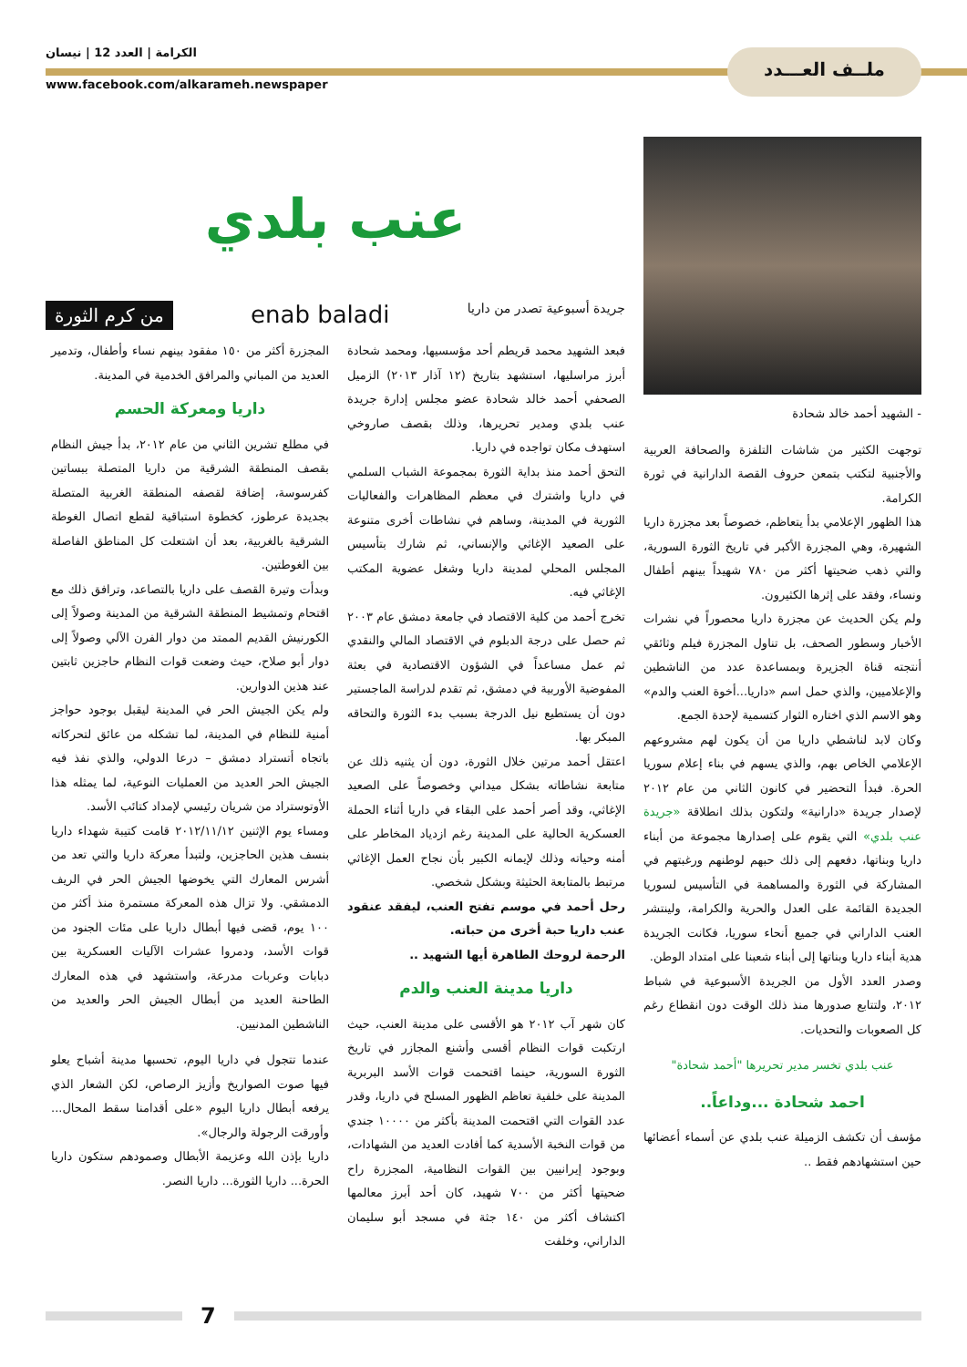ملــف العـــدد
الكرامة | العدد 12 | نيسان
www.facebook.com/alkarameh.newspaper
- الشهيد أحمد خالد شحادة
توجهت الكثير من شاشات التلفزة والصحافة العربية والأجنبية لتكتب بتمعن حروف القصة الدارانية في ثورة الكرامة.
هذا الظهور الإعلامي بدأ يتعاظم، خصوصاً بعد مجزرة داريا الشهيرة، وهي المجزرة الأكبر في تاريخ الثورة السورية، والتي ذهب ضحيتها أكثر من ٧٨٠ شهيداً بينهم أطفال ونساء، وفقد على إثرها الكثيرون.
ولم يكن الحديث عن مجزرة داريا محصوراً في نشرات الأخبار وسطور الصحف، بل تناول المجزرة فيلم وثائقي أنتجته قناة الجزيرة وبمساعدة عدد من الناشطين والإعلاميين، والذي حمل اسم «داريا...أخوة العنب والدم» وهو الاسم الذي اختاره الثوار كتسمية لإحدة الجمع.
وكان لابد لناشطي داريا من أن يكون لهم مشروعهم الإعلامي الخاص بهم، والذي يسهم في بناء إعلام سوريا الحرة. فبدأ التحضير في كانون الثاني من عام ٢٠١٢ لإصدار جريدة «دارانية» ولتكون بذلك انطلاقة «جريدة عنب بلدي» التي يقوم على إصدارها مجموعة من أبناء داريا وبناتها، دفعهم إلى ذلك حبهم لوطنهم ورغبتهم في المشاركة في الثورة والمساهمة في التأسيس لسوريا الجديدة القائمة على العدل والحرية والكرامة، ولينتشر العنب الداراني في جميع أنحاء سوريا، فكانت الجريدة هدية أبناء داريا وبناتها إلى أبناء شعبنا على امتداد الوطن.
وصدر العدد الأول من الجريدة الأسبوعية في شباط ٢٠١٢، ولتتابع صدورها منذ ذلك الوقت دون انقطاع رغم كل الصعوبات والتحديات.
عنب بلدي تخسر مدير تحريرها "أحمد شحادة"
احمد شحادة ...وداعاً..
مؤسف أن تكشف الزميلة عنب بلدي عن أسماء أعضائها حين استشهادهم فقط ..
عنب بلدي
جريدة أسبوعية تصدر من داريا enab baladi من كرم الثورة
فبعد الشهيد محمد قريطم أحد مؤسسيها، ومحمد شحادة أبرز مراسليها، استشهد بتاريخ (١٢ آذار ٢٠١٣) الزميل الصحفي أحمد خالد شحادة عضو مجلس إدارة جريدة عنب بلدي ومدير تحريرها، وذلك بقصف صاروخي استهدف مكان تواجده في داريا.
التحق أحمد منذ بداية الثورة بمجموعة الشباب السلمي في داريا واشترك في معظم المظاهرات والفعاليات الثورية في المدينة، وساهم في نشاطات أخرى متنوعة على الصعيد الإغاثي والإنساني، ثم شارك بتأسيس المجلس المحلي لمدينة داريا وشغل عضوية المكتب الإغاثي فيه.
تخرج أحمد من كلية الاقتصاد في جامعة دمشق عام ٢٠٠٣ ثم حصل على درجة الدبلوم في الاقتصاد المالي والنقدي ثم عمل مساعداً في الشؤون الاقتصادية في بعثة المفوضية الأوربية في دمشق، ثم تقدم لدراسة الماجستير دون أن يستطيع نيل الدرجة بسبب بدء الثورة والتحاقه المبكر بها.
اعتقل أحمد مرتين خلال الثورة، دون أن يثنيه ذلك عن متابعة نشاطاته بشكل ميداني وخصوصاً على الصعيد الإغاثي، وقد أصر أحمد على البقاء في داريا أثناء الحملة العسكرية الحالية على المدينة رغم ازدياد المخاطر على أمنه وحياته وذلك لإيمانه الكبير بأن نجاح العمل الإغاثي مرتبط بالمتابعة الحثيثة وبشكل شخصي.
رحل أحمد في موسم تفتح العنب، ليفقد عنقود عنب داريا حبة أخرى من حباته.
الرحمة لروحك الطاهرة أيها الشهيد ..
داريا مدينة العنب والدم
كان شهر آب ٢٠١٢ هو الأقسى على مدينة العنب، حيث ارتكبت قوات النظام أقسى وأشنع المجازر في تاريخ الثورة السورية، حينما اقتحمت قوات الأسد البربرية المدينة على خلفية تعاظم الظهور المسلح في داريا، وقدر عدد القوات التي اقتحمت المدينة بأكثر من ١٠٠٠٠ جندي من قوات النخبة الأسدية كما أفادت العديد من الشهادات، وبوجود إيرانيين بين القوات النظامية، المجزرة راح ضحيتها أكثر من ٧٠٠ شهيد، كان أحد أبرز معالمها اكتشاف أكثر من ١٤٠ جثة في مسجد أبو سليمان الداراني، وخلفت
المجزرة أكثر من ١٥٠ مفقود بينهم نساء وأطفال، وتدمير العديد من المباني والمرافق الخدمية في المدينة.
داريا ومعركة الحسم
في مطلع تشرين الثاني من عام ٢٠١٢، بدأ جيش النظام بقصف المنطقة الشرقية من داريا المتصلة ببساتين كفرسوسة، إضافة لقصفه المنطقة الغربية المتصلة بجديدة عرطوز، كخطوة استباقية لقطع اتصال الغوطة الشرقية بالغربية، بعد أن اشتعلت كل المناطق الفاصلة بين الغوطتين.
وبدأت وتيرة القصف على داريا بالتصاعد، وترافق ذلك مع اقتحام وتمشيط المنطقة الشرقية من المدينة وصولاً إلى الكورنيش القديم الممتد من دوار الفرن الآلي وصولاً إلى دوار أبو صلاح، حيث وضعت قوات النظام حاجزين ثابتين عند هذين الدوارين.
ولم يكن الجيش الحر في المدينة ليقبل بوجود حواجز أمنية للنظام في المدينة، لما تشكله من عائق لتحركاته باتجاه أتستراد دمشق – درعا الدولي، والذي نفذ فيه الجيش الحر العديد من العمليات النوعية، لما يمثله هذا الأوتوستراد من شريان رئيسي لإمداد كتائب الأسد.
ومساء يوم الإثنين ٢٠١٢/١١/١٢ قامت كتيبة شهداء داريا بنسف هذين الحاجزين، ولتبدأ معركة داريا والتي تعد من أشرس المعارك التي يخوضها الجيش الحر في الريف الدمشقي. ولا تزال هذه المعركة مستمرة منذ أكثر من ١٠٠ يوم، قضى فيها أبطال داريا على مئات الجنود من قوات الأسد، ودمروا عشرات الآليات العسكرية بين دبابات وعربات مدرعة، واستشهد في هذه المعارك الطاحنة العديد من أبطال الجيش الحر والعديد من الناشطين المدنيين.
عندما تتجول في داريا اليوم، تحسبها مدينة أشباح يعلو فيها صوت الصواريخ وأزيز الرصاص، لكن الشعار الذي يرفعه أبطال داريا اليوم «على أقدامنا سقط المحال... وأورقت الرجولة والرجال».
داريا بإذن الله وعزيمة الأبطال وصمودهم ستكون داريا الحرة... داريا الثورة... داريا النصر.
7